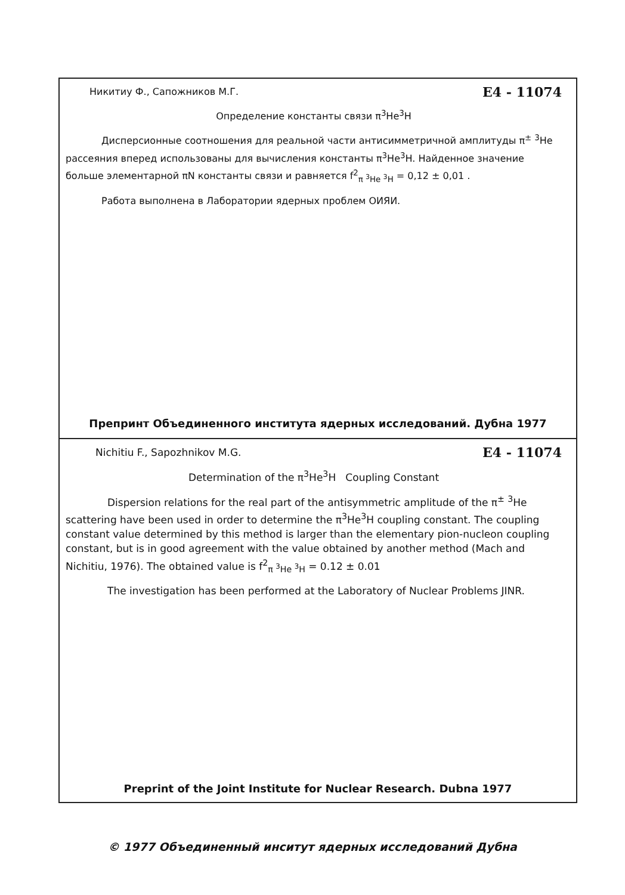Никитиу Ф., Сапожников М.Г. E4 - 11074
Определение константы связи π<sup>3</sup>He<sup>3</sup>H
Дисперсионные соотношения для реальной части антисимметричной амплитуды π<sup>±</sup> <sup>3</sup>He рассеяния вперед использованы для вычисления константы π<sup>3</sup>He<sup>3</sup>H. Найденное значение больше элементарной πN константы связи и равняется f<sup>2</sup><sub>π <sup>3</sup>He <sup>3</sup>H</sub> = 0,12 ± 0,01 .
Работа выполнена в Лаборатории ядерных проблем ОИЯИ.
Препринт Объединенного института ядерных исследований. Дубна 1977
Nichitiu F., Sapozhnikov M.G. E4 - 11074
Determination of the π<sup>3</sup>He<sup>3</sup>H Coupling Constant
Dispersion relations for the real part of the antisymmetric amplitude of the π<sup>±</sup> <sup>3</sup>He scattering have been used in order to determine the π<sup>3</sup>He<sup>3</sup>H coupling constant. The coupling constant value determined by this method is larger than the elementary pion-nucleon coupling constant, but is in good agreement with the value obtained by another method (Mach and Nichitiu, 1976). The obtained value is f<sup>2</sup><sub>π <sup>3</sup>He <sup>3</sup>H</sub> = 0.12 ± 0.01
The investigation has been performed at the Laboratory of Nuclear Problems JINR.
Preprint of the Joint Institute for Nuclear Research. Dubna 1977
© 1977 Объединенный инситут ядерных исследований Дубна